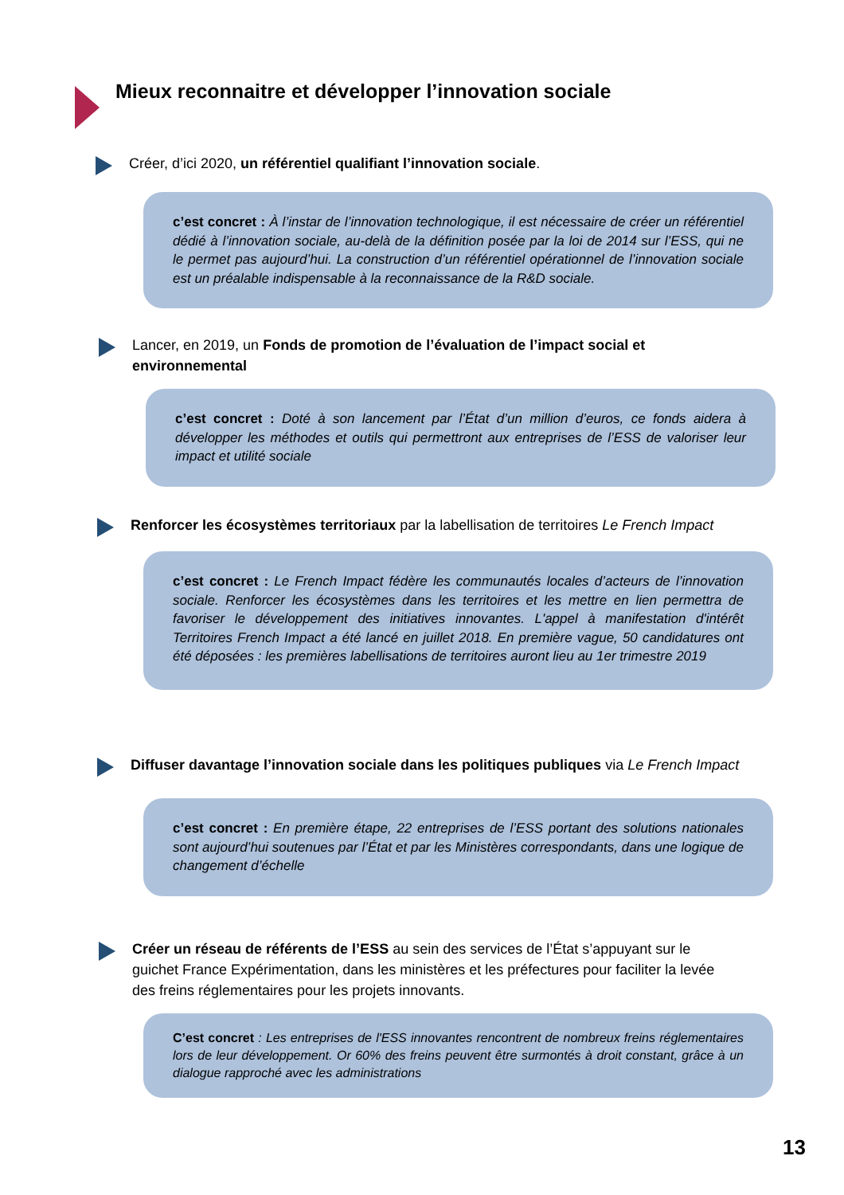Mieux reconnaitre et développer l’innovation sociale
Créer, d’ici 2020, un référentiel qualifiant l’innovation sociale.
c’est concret : À l’instar de l’innovation technologique, il est nécessaire de créer un référentiel dédié à l’innovation sociale, au-delà de la définition posée par la loi de 2014 sur l’ESS, qui ne le permet pas aujourd’hui. La construction d’un référentiel opérationnel de l’innovation sociale est un préalable indispensable à la reconnaissance de la R&D sociale.
Lancer, en 2019, un Fonds de promotion de l’évaluation de l’impact social et environnemental
c’est concret : Doté à son lancement par l’État d’un million d’euros, ce fonds aidera à développer les méthodes et outils qui permettront aux entreprises de l’ESS de valoriser leur impact et utilité sociale
Renforcer les écosystèmes territoriaux par la labellisation de territoires Le French Impact
c’est concret : Le French Impact fédère les communautés locales d’acteurs de l’innovation sociale. Renforcer les écosystèmes dans les territoires et les mettre en lien permettra de favoriser le développement des initiatives innovantes. L'appel à manifestation d'intérêt Territoires French Impact a été lancé en juillet 2018. En première vague, 50 candidatures ont été déposées : les premières labellisations de territoires auront lieu au 1er trimestre 2019
Diffuser davantage l’innovation sociale dans les politiques publiques via Le French Impact
c’est concret : En première étape, 22 entreprises de l’ESS portant des solutions nationales sont aujourd’hui soutenues par l’État et par les Ministères correspondants, dans une logique de changement d’échelle
Créer un réseau de référents de l’ESS au sein des services de l’État s’appuyant sur le guichet France Expérimentation, dans les ministères et les préfectures pour faciliter la levée des freins réglementaires pour les projets innovants.
C’est concret : Les entreprises de l'ESS innovantes rencontrent de nombreux freins réglementaires lors de leur développement. Or 60% des freins peuvent être surmontés à droit constant, grâce à un dialogue rapproché avec les administrations
13